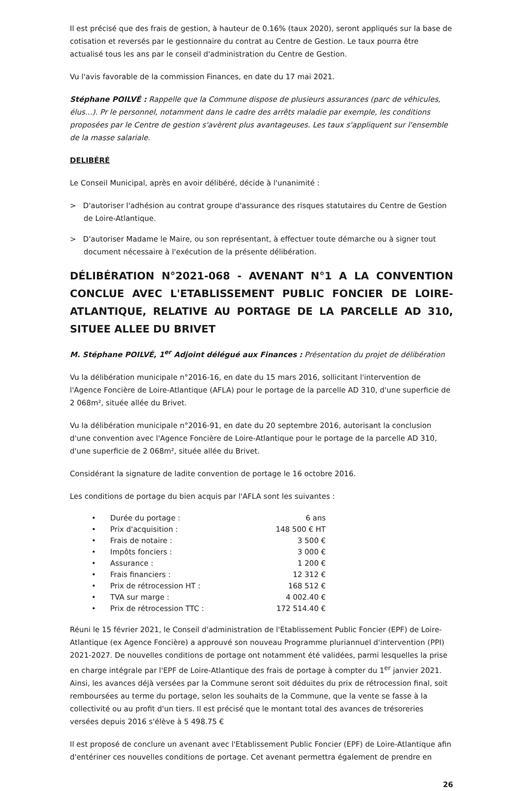Il est précisé que des frais de gestion, à hauteur de 0.16% (taux 2020), seront appliqués sur la base de cotisation et reversés par le gestionnaire du contrat au Centre de Gestion. Le taux pourra être actualisé tous les ans par le conseil d'administration du Centre de Gestion.
Vu l'avis favorable de la commission Finances, en date du 17 mai 2021.
Stéphane POILVÉ : Rappelle que la Commune dispose de plusieurs assurances (parc de véhicules, élus…). Pr le personnel, notamment dans le cadre des arrêts maladie par exemple, les conditions proposées par le Centre de gestion s'avèrent plus avantageuses. Les taux s'appliquent sur l'ensemble de la masse salariale.
DELIBÉRÉ
Le Conseil Municipal, après en avoir délibéré, décide à l'unanimité :
> D'autoriser l'adhésion au contrat groupe d'assurance des risques statutaires du Centre de Gestion de Loire-Atlantique.
> D'autoriser Madame le Maire, ou son représentant, à effectuer toute démarche ou à signer tout document nécessaire à l'exécution de la présente délibération.
DÉLIBÉRATION N°2021-068 - AVENANT N°1 A LA CONVENTION CONCLUE AVEC L'ETABLISSEMENT PUBLIC FONCIER DE LOIRE-ATLANTIQUE, RELATIVE AU PORTAGE DE LA PARCELLE AD 310, SITUEE ALLEE DU BRIVET
M. Stéphane POILVÉ, 1<sup>er</sup> Adjoint délégué aux Finances : Présentation du projet de délibération
Vu la délibération municipale n°2016-16, en date du 15 mars 2016, sollicitant l'intervention de l'Agence Foncière de Loire-Atlantique (AFLA) pour le portage de la parcelle AD 310, d'une superficie de 2 068m², située allée du Brivet.
Vu la délibération municipale n°2016-91, en date du 20 septembre 2016, autorisant la conclusion d'une convention avec l'Agence Foncière de Loire-Atlantique pour le portage de la parcelle AD 310, d'une superficie de 2 068m², située allée du Brivet.
Considérant la signature de ladite convention de portage le 16 octobre 2016.
Les conditions de portage du bien acquis par l'AFLA sont les suivantes :
| • | Durée du portage : | 6 ans |
| • | Prix d'acquisition : | 148 500 € HT |
| • | Frais de notaire : | 3 500 € |
| • | Impôts fonciers : | 3 000 € |
| • | Assurance : | 1 200 € |
| • | Frais financiers : | 12 312 € |
| • | Prix de rétrocession HT : | 168 512 € |
| • | TVA sur marge : | 4 002.40 € |
| • | Prix de rétrocession TTC : | 172 514.40 € |
Réuni le 15 février 2021, le Conseil d'administration de l'Etablissement Public Foncier (EPF) de Loire-Atlantique (ex Agence Foncière) a approuvé son nouveau Programme pluriannuel d'intervention (PPI) 2021-2027. De nouvelles conditions de portage ont notamment été validées, parmi lesquelles la prise en charge intégrale par l'EPF de Loire-Atlantique des frais de portage à compter du 1<sup>er</sup> janvier 2021. Ainsi, les avances déjà versées par la Commune seront soit déduites du prix de rétrocession final, soit remboursées au terme du portage, selon les souhaits de la Commune, que la vente se fasse à la collectivité ou au profit d'un tiers. Il est précisé que le montant total des avances de trésoreries versées depuis 2016 s'élève à 5 498.75 €
Il est proposé de conclure un avenant avec l'Etablissement Public Foncier (EPF) de Loire-Atlantique afin d'entériner ces nouvelles conditions de portage. Cet avenant permettra également de prendre en
26